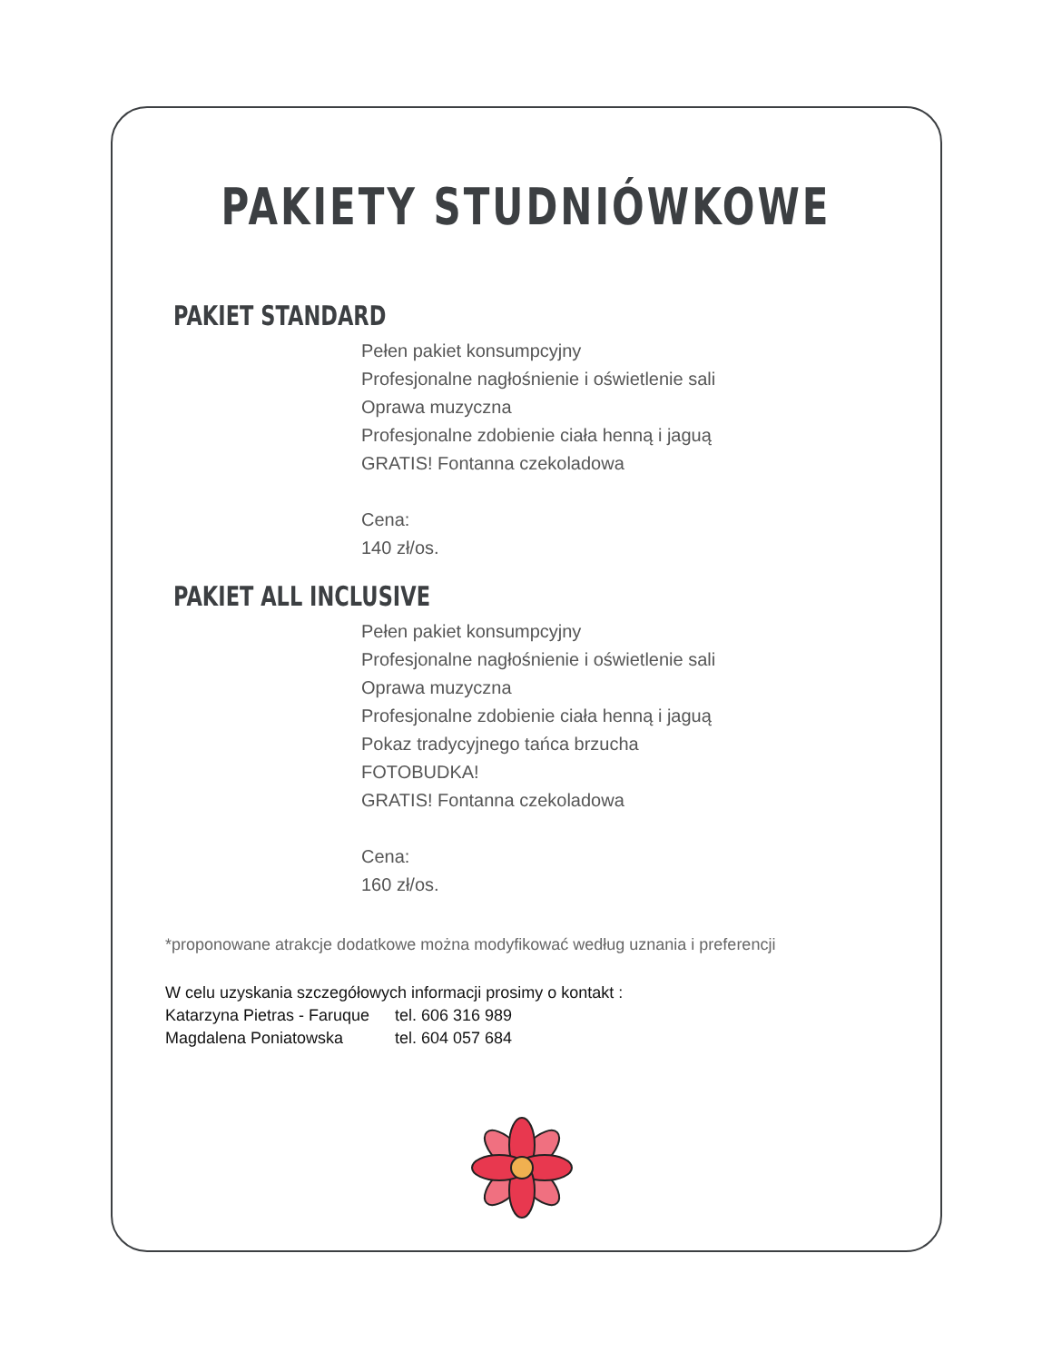PAKIETY STUDNIÓWKOWE
PAKIET STANDARD
Pełen pakiet konsumpcyjny
Profesjonalne nagłośnienie i oświetlenie sali
Oprawa muzyczna
Profesjonalne zdobienie ciała henną i jaguą
GRATIS! Fontanna czekoladowa
Cena:
140 zł/os.
PAKIET ALL INCLUSIVE
Pełen pakiet konsumpcyjny
Profesjonalne nagłośnienie i oświetlenie sali
Oprawa muzyczna
Profesjonalne zdobienie ciała henną i jaguą
Pokaz tradycyjnego tańca brzucha
FOTOBUDKA!
GRATIS! Fontanna czekoladowa
Cena:
160 zł/os.
*proponowane atrakcje dodatkowe można modyfikować według uznania i preferencji
W celu uzyskania szczegółowych informacji prosimy o kontakt :
Katarzyna Pietras - Faruque tel. 606 316 989
Magdalena Poniatowska tel. 604 057 684